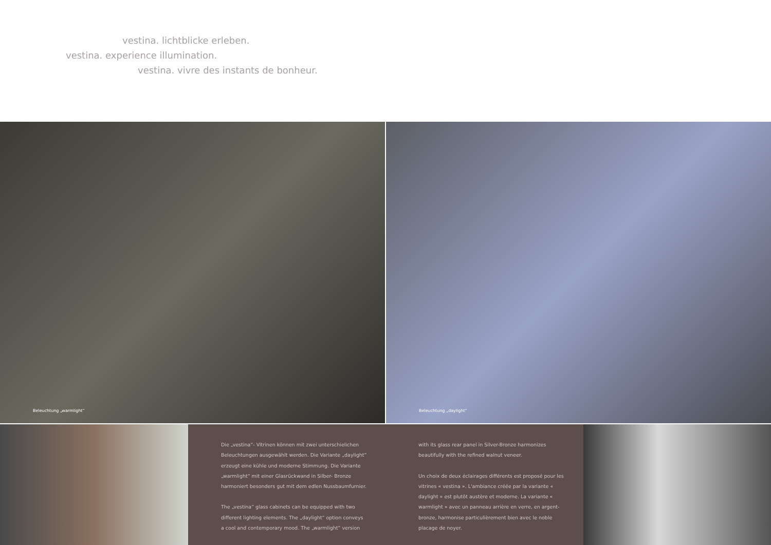vestina. lichtblicke erleben.
vestina. experience illumination.
vestina. vivre des instants de bonheur.
Beleuchtung „warmlight“
Beleuchtung „daylight“
Die „vestina“- Vitrinen können mit zwei unterschielichen Beleuchtungen ausgewählt werden. Die Variante „daylight“ erzeugt eine kühle und moderne Stimmung. Die Variante „warmlight“ mit einer Glasrückwand in Silber- Bronze harmoniert besonders gut mit dem edlen Nussbaumfurnier.
The „vestina“ glass cabinets can be equipped with two different lighting elements. The „daylight“ option conveys a cool and contemporary mood. The „warmlight“ version
with its glass rear panel in Silver-Bronze harmonizes beautifully with the refined walnut veneer.
Un choix de deux éclairages différents est proposé pour les vitrines « vestina ». L'ambiance créée par la variante « daylight » est plutôt austère et moderne. La variante « warmlight » avec un panneau arrière en verre, en argent-bronze, harmonise particulièrement bien avec le noble placage de noyer.